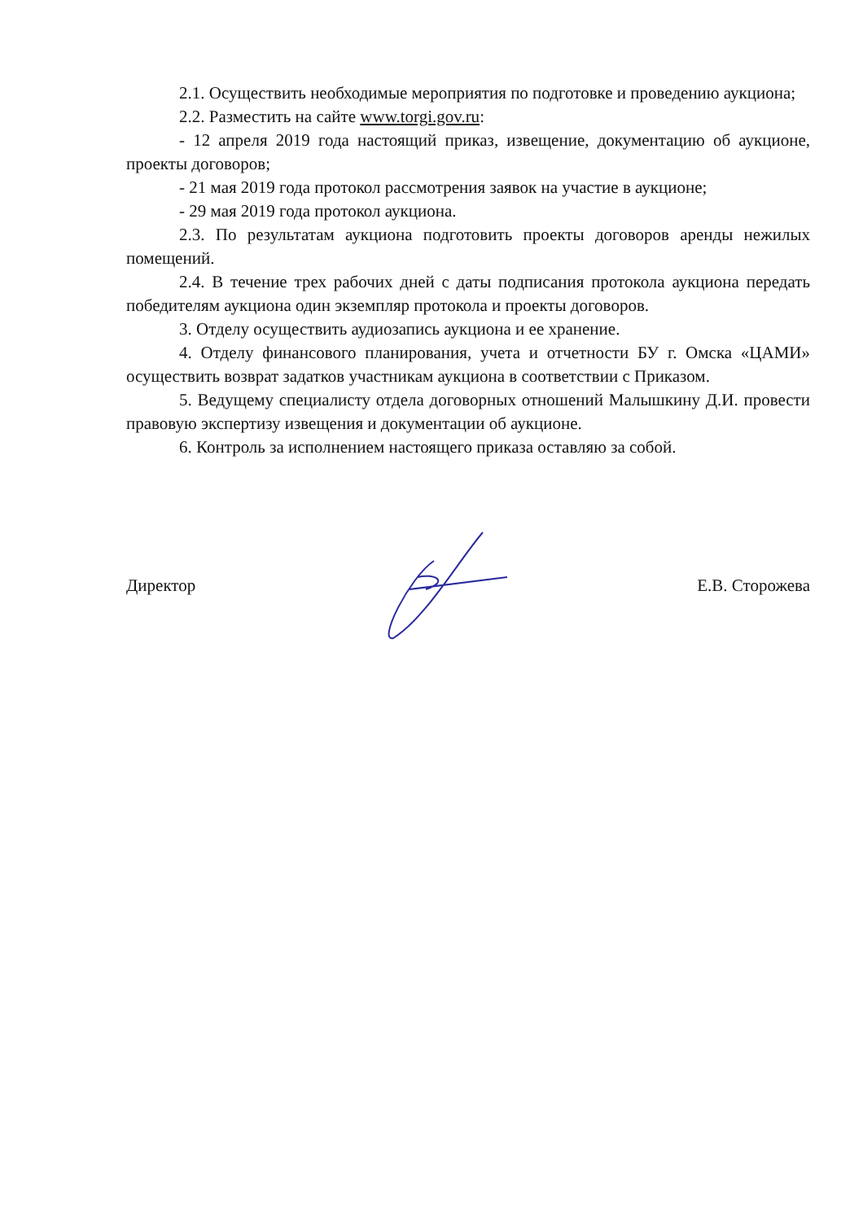2.1. Осуществить необходимые мероприятия по подготовке и проведению аукциона;
2.2. Разместить на сайте www.torgi.gov.ru:
- 12 апреля 2019 года настоящий приказ, извещение, документацию об аукционе, проекты договоров;
- 21 мая 2019 года протокол рассмотрения заявок на участие в аукционе;
- 29 мая 2019 года протокол аукциона.
2.3. По результатам аукциона подготовить проекты договоров аренды нежилых помещений.
2.4. В течение трех рабочих дней с даты подписания протокола аукциона передать победителям аукциона один экземпляр протокола и проекты договоров.
3. Отделу осуществить аудиозапись аукциона и ее хранение.
4. Отделу финансового планирования, учета и отчетности БУ г. Омска «ЦАМИ» осуществить возврат задатков участникам аукциона в соответствии с Приказом.
5. Ведущему специалисту отдела договорных отношений Малышкину Д.И. провести правовую экспертизу извещения и документации об аукционе.
6. Контроль за исполнением настоящего приказа оставляю за собой.
Директор Е.В. Сторожева